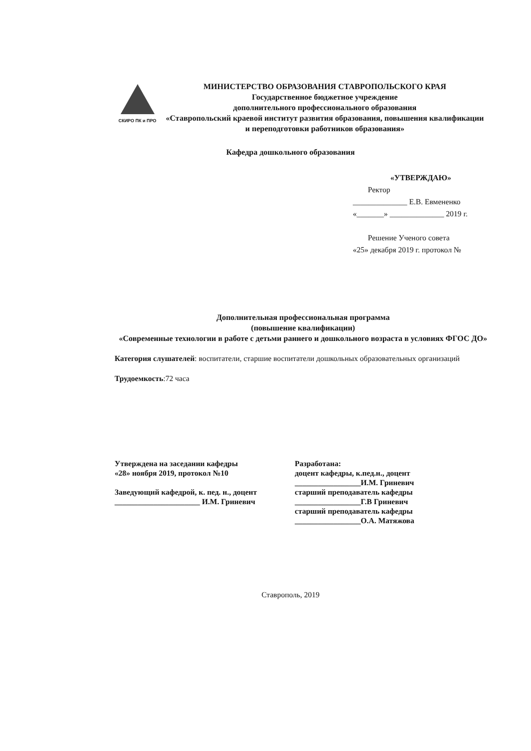СКИРО ПК и ПРО
МИНИСТЕРСТВО ОБРАЗОВАНИЯ СТАВРОПОЛЬСКОГО КРАЯ
Государственное бюджетное учреждение
дополнительного профессионального образования
«Ставропольский краевой институт развития образования, повышения квалификации и переподготовки работников образования»
Кафедра дошкольного образования
«УТВЕРЖДАЮ»
Ректор
______________ Е.В. Евмененко
«_______» ______________ 2019 г.
Решение Ученого совета
«25» декабря 2019 г. протокол №
Дополнительная профессиональная программа
(повышение квалификации)
«Современные технологии в работе с детьми раннего и дошкольного возраста в условиях ФГОС ДО»
Категория слушателей: воспитатели, старшие воспитатели дошкольных образовательных организаций
Трудоемкость:72 часа
Утверждена на заседании кафедры
«28» ноября 2019, протокол №10
Заведующий кафедрой, к. пед. н., доцент
______________________ И.М. Гриневич
Разработана:
доцент кафедры, к.пед.н., доцент
_________________И.М. Гриневич
старший преподаватель кафедры
_________________Г.В Гриневич
старший преподаватель кафедры
_________________О.А. Матяжова
Ставрополь, 2019